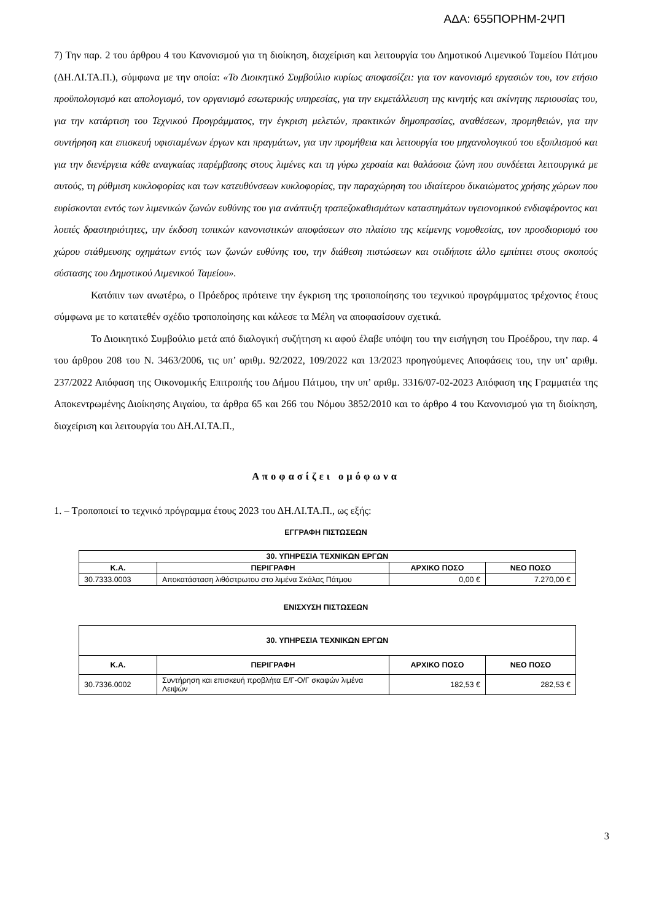ΑΔΑ: 655ΠΟΡΗΜ-2ΨΠ
7) Την παρ. 2 του άρθρου 4 του Κανονισμού για τη διοίκηση, διαχείριση και λειτουργία του Δημοτικού Λιμενικού Ταμείου Πάτμου (ΔΗ.ΛΙ.ΤΑ.Π.), σύμφωνα με την οποία: «Το Διοικητικό Συμβούλιο κυρίως αποφασίζει: για τον κανονισμό εργασιών του, τον ετήσιο προϋπολογισμό και απολογισμό, τον οργανισμό εσωτερικής υπηρεσίας, για την εκμετάλλευση της κινητής και ακίνητης περιουσίας του, για την κατάρτιση του Τεχνικού Προγράμματος, την έγκριση μελετών, πρακτικών δημοπρασίας, αναθέσεων, προμηθειών, για την συντήρηση και επισκευή υφισταμένων έργων και πραγμάτων, για την προμήθεια και λειτουργία του μηχανολογικού του εξοπλισμού και για την διενέργεια κάθε αναγκαίας παρέμβασης στους λιμένες και τη γύρω χερσαία και θαλάσσια ζώνη που συνδέεται λειτουργικά με αυτούς, τη ρύθμιση κυκλοφορίας και των κατευθύνσεων κυκλοφορίας, την παραχώρηση του ιδιαίτερου δικαιώματος χρήσης χώρων που ευρίσκονται εντός των λιμενικών ζωνών ευθύνης του για ανάπτυξη τραπεζοκαθισμάτων καταστημάτων υγειονομικού ενδιαφέροντος και λοιπές δραστηριότητες, την έκδοση τοπικών κανονιστικών αποφάσεων στο πλαίσιο της κείμενης νομοθεσίας, τον προσδιορισμό του χώρου στάθμευσης οχημάτων εντός των ζωνών ευθύνης του, την διάθεση πιστώσεων και οτιδήποτε άλλο εμπίπτει στους σκοπούς σύστασης του Δημοτικού Λιμενικού Ταμείου».
Κατόπιν των ανωτέρω, ο Πρόεδρος πρότεινε την έγκριση της τροποποίησης του τεχνικού προγράμματος τρέχοντος έτους σύμφωνα με το κατατεθέν σχέδιο τροποποίησης και κάλεσε τα Μέλη να αποφασίσουν σχετικά.
Το Διοικητικό Συμβούλιο μετά από διαλογική συζήτηση κι αφού έλαβε υπόψη του την εισήγηση του Προέδρου, την παρ. 4 του άρθρου 208 του Ν. 3463/2006, τις υπ’ αριθμ. 92/2022, 109/2022 και 13/2023 προηγούμενες Αποφάσεις του, την υπ’ αριθμ. 237/2022 Απόφαση της Οικονομικής Επιτροπής του Δήμου Πάτμου, την υπ’ αριθμ. 3316/07-02-2023 Απόφαση της Γραμματέα της Αποκεντρωμένης Διοίκησης Αιγαίου, τα άρθρα 65 και 266 του Νόμου 3852/2010 και το άρθρο 4 του Κανονισμού για τη διοίκηση, διαχείριση και λειτουργία του ΔΗ.ΛΙ.ΤΑ.Π.,
Αποφασίζει ομόφωνα
1. – Τροποποιεί το τεχνικό πρόγραμμα έτους 2023 του ΔΗ.ΛΙ.ΤΑ.Π., ως εξής:
ΕΓΓΡΑΦΗ ΠΙΣΤΩΣΕΩΝ
| 30. ΥΠΗΡΕΣΙΑ ΤΕΧΝΙΚΩΝ ΕΡΓΩΝ | | | |
| --- | --- | --- | --- |
| Κ.Α. | ΠΕΡΙΓΡΑΦΗ | ΑΡΧΙΚΟ ΠΟΣΟ | ΝΕΟ ΠΟΣΟ |
| 30.7333.0003 | Αποκατάσταση λιθόστρωτου στο λιμένα Σκάλας Πάτμου | 0,00 € | 7.270,00 € |
ΕΝΙΣΧΥΣΗ ΠΙΣΤΩΣΕΩΝ
| 30. ΥΠΗΡΕΣΙΑ ΤΕΧΝΙΚΩΝ ΕΡΓΩΝ | | | |
| --- | --- | --- | --- |
| Κ.Α. | ΠΕΡΙΓΡΑΦΗ | ΑΡΧΙΚΟ ΠΟΣΟ | ΝΕΟ ΠΟΣΟ |
| 30.7336.0002 | Συντήρηση και επισκευή προβλήτα Ε/Γ-Ο/Γ σκαφών λιμένα Λειψών | 182,53 € | 282,53 € |
3